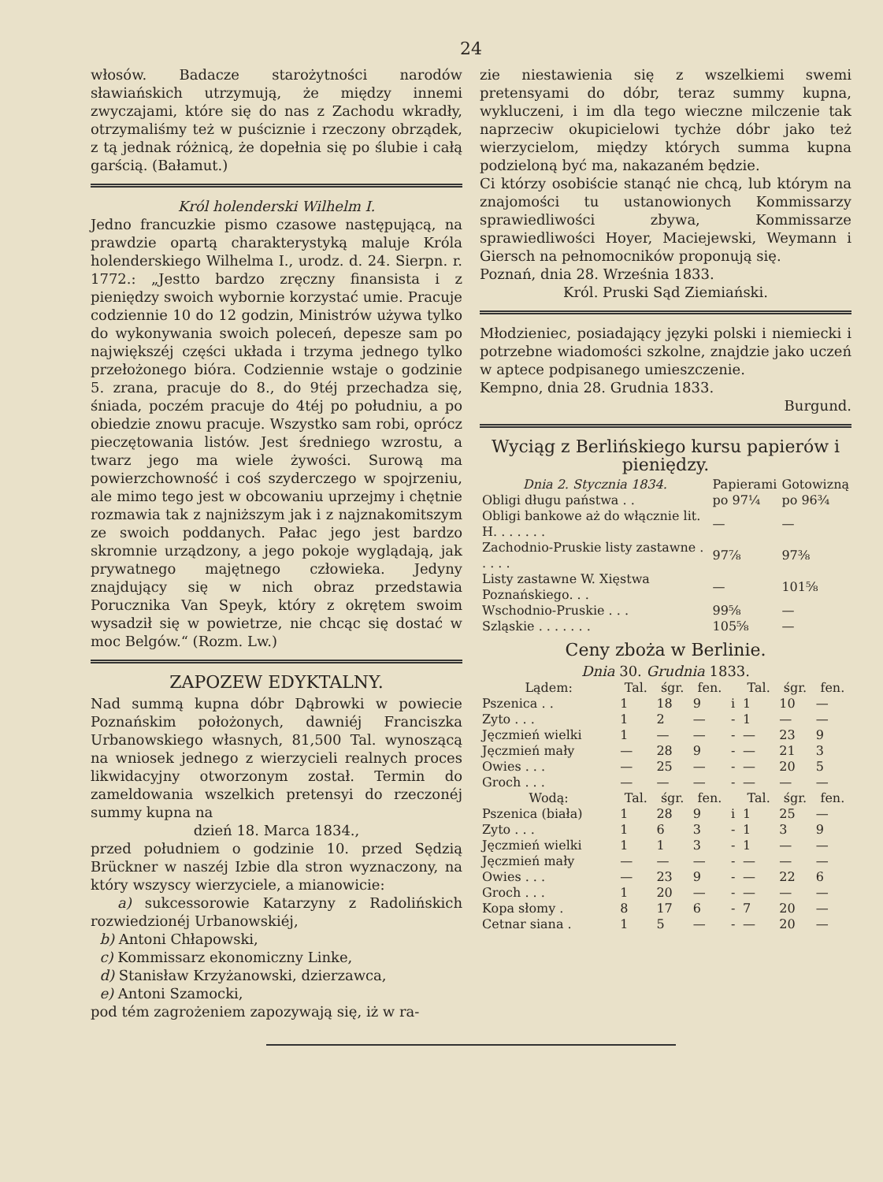24
włosów. Badacze starożytności narodów sławiańskich utrzymują, że między innemi zwyczajami, które się do nas z Zachodu wkradły, otrzymaliśmy też w puściznie i rzeczony obrządek, z tą jednak różnicą, że dopełnia się po ślubie i całą garścią. (Bałamut.)
Król holenderski Wilhelm I.
Jedno francuzkie pismo czasowe następującą, na prawdzie opartą charakterystyką maluje Króla holenderskiego Wilhelma I., urodz. d. 24. Sierpn. r. 1772.: „Jestto bardzo zręczny finansista i z pieniędzy swoich wybornie korzystać umie. Pracuje codziennie 10 do 12 godzin, Ministrów używa tylko do wykonywania swoich poleceń, depesze sam po największéj części układa i trzyma jednego tylko przełożonego bióra. Codziennie wstaje o godzinie 5. zrana, pracuje do 8., do 9téj przechadza się, śniada, poczém pracuje do 4téj po południu, a po obiedzie znowu pracuje. Wszystko sam robi, oprócz pieczętowania listów. Jest średniego wzrostu, a twarz jego ma wiele żywości. Surową ma powierzchowność i coś szyderczego w spojrzeniu, ale mimo tego jest w obcowaniu uprzejmy i chętnie rozmawia tak z najniższym jak i z najznakomitszym ze swoich poddanych. Pałac jego jest bardzo skromnie urządzony, a jego pokoje wyglądają, jak prywatnego majętnego człowieka. Jedyny znajdujący się w nich obraz przedstawia Porucznika Van Speyk, który z okrętem swoim wysadził się w powietrze, nie chcąc się dostać w moc Belgów.“ (Rozm. Lw.)
ZAPOZEW EDYKTALNY.
Nad summą kupna dóbr Dąbrowki w powiecie Poznańskim położonych, dawniéj Franciszka Urbanowskiego własnych, 81,500 Tal. wynoszącą na wniosek jednego z wierzycieli realnych proces likwidacyjny otworzonym został. Termin do zameldowania wszelkich pretensyi do rzeczonéj summy kupna na
dzień 18. Marca 1834.,
przed południem o godzinie 10. przed Sędzią Brückner w naszéj Izbie dla stron wyznaczony, na który wszyscy wierzyciele, a mianowicie:
a) sukcessorowie Katarzyny z Radolińskich rozwiedzionéj Urbanowskiéj,
b) Antoni Chłapowski,
c) Kommissarz ekonomiczny Linke,
d) Stanisław Krzyżanowski, dzierzawca,
e) Antoni Szamocki,
pod tém zagrożeniem zapozywają się, iż w ra-
zie niestawienia się z wszelkiemi swemi pretensyami do dóbr, teraz summy kupna, wykluczeni, i im dla tego wieczne milczenie tak naprzeciw okupicielowi tychże dóbr jako też wierzycielom, między których summa kupna podzieloną być ma, nakazaném będzie.
Ci którzy osobiście stanąć nie chcą, lub którym na znajomości tu ustanowionych Kommissarzy sprawiedliwości zbywa, Kommissarze sprawiedliwości Hoyer, Maciejewski, Weymann i Giersch na pełnomocników proponują się.
Poznań, dnia 28. Września 1833.
Król. Pruski Sąd Ziemiański.
Młodzieniec, posiadający języki polski i niemiecki i potrzebne wiadomości szkolne, znajdzie jako uczeń w aptece podpisanego umieszczenie.
Kempno, dnia 28. Grudnia 1833.
Burgund.
Wyciąg z Berlińskiego kursu papierów i pieniędzy.
| Dnia 2. Stycznia 1834. | Papierami | Gotowizną |
| --- | --- | --- |
| Obligi długu państwa . . | po 97¼ | po 96¾ |
| Obligi bankowe aż do włącznie lit. H. . . . . . . | — | — |
| Zachodnio-Pruskie listy zastawne . . . . . | 97⅞ | 97⅜ |
| Listy zastawne W. Xięstwa Poznańskiego. . . | — | 101⅝ |
| Wschodnio-Pruskie . . . | 99⅝ | — |
| Szląskie . . . . . . . | 105⅝ | — |
Ceny zboża w Berlinie.
Dnia 30. Grudnia 1833.
| Lądem: | Tal. | śgr. | fen. | | Tal. | śgr. | fen. |
| --- | --- | --- | --- | --- | --- | --- | --- |
| Pszenica . . | 1 | 18 | 9 | i | 1 | 10 | — |
| Zyto . . . | 1 | 2 | — | - | 1 | — | — |
| Jęczmień wielki | 1 | — | — | - | — | 23 | 9 |
| Jęczmień mały | — | 28 | 9 | - | — | 21 | 3 |
| Owies . . . | — | 25 | — | - | — | 20 | 5 |
| Groch . . . | — | — | — | - | — | — | — |
| Wodą: | Tal. | śgr. | fen. | | Tal. | śgr. | fen. |
| Pszenica (biała) | 1 | 28 | 9 | i | 1 | 25 | — |
| Zyto . . . | 1 | 6 | 3 | - | 1 | 3 | 9 |
| Jęczmień wielki | 1 | 1 | 3 | - | 1 | — | — |
| Jęczmień mały | — | — | — | - | — | — | — |
| Owies . . . | — | 23 | 9 | - | — | 22 | 6 |
| Groch . . . | 1 | 20 | — | - | — | — | — |
| Kopa słomy . | 8 | 17 | 6 | - | 7 | 20 | — |
| Cetnar siana . | 1 | 5 | — | - | — | 20 | — |